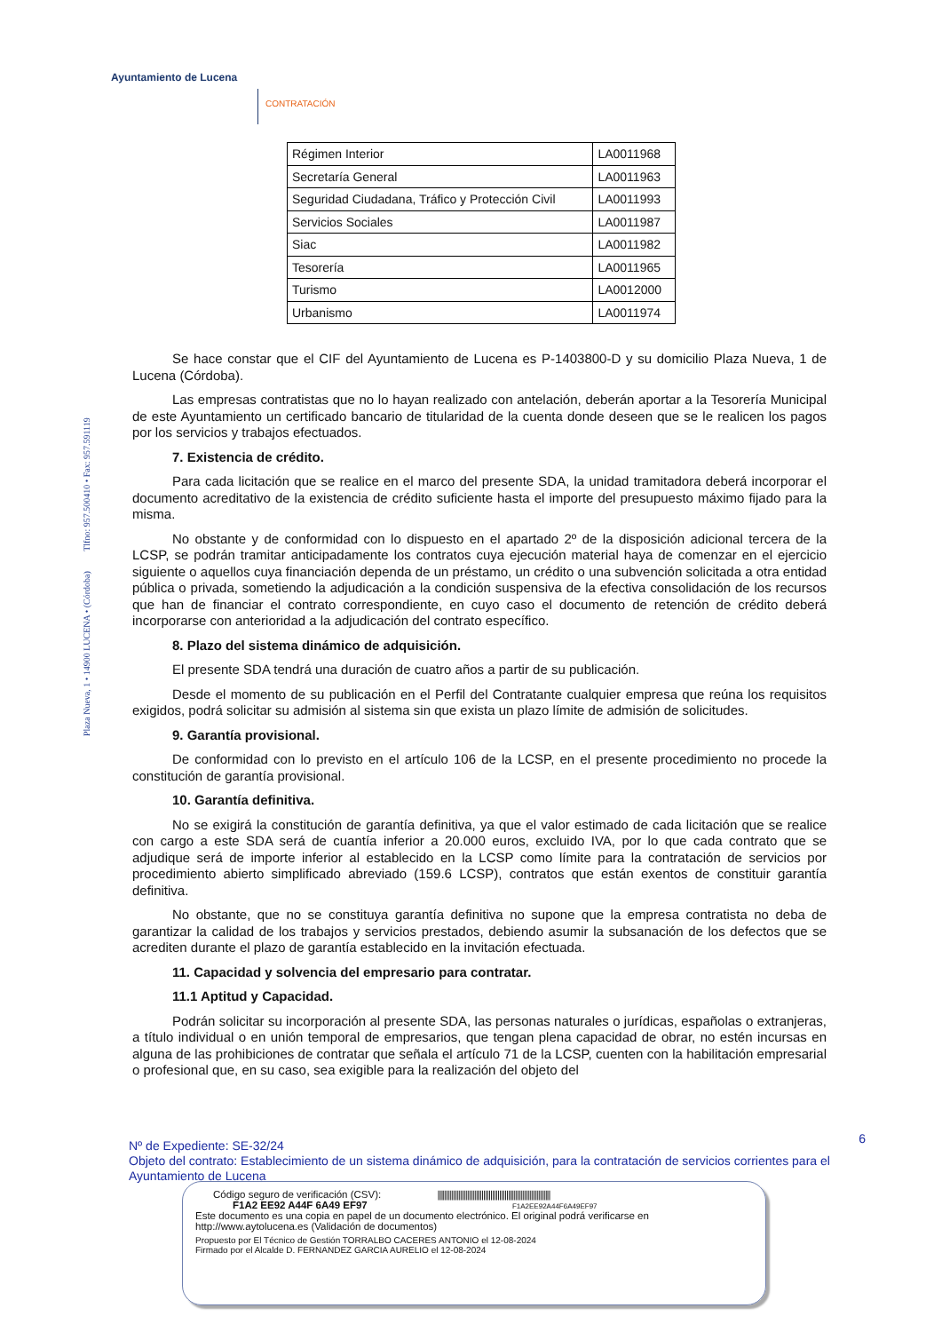Ayuntamiento de Lucena
CONTRATACIÓN
Plaza Nueva, 1 • 14900 LUCENA • (Córdoba) Tlfno: 957.500410 • Fax: 957.591119
| Régimen Interior | LA0011968 |
| Secretaría General | LA0011963 |
| Seguridad Ciudadana, Tráfico y Protección Civil | LA0011993 |
| Servicios Sociales | LA0011987 |
| Siac | LA0011982 |
| Tesorería | LA0011965 |
| Turismo | LA0012000 |
| Urbanismo | LA0011974 |
Se hace constar que el CIF del Ayuntamiento de Lucena es P-1403800-D y su domicilio Plaza Nueva, 1 de Lucena (Córdoba).
Las empresas contratistas que no lo hayan realizado con antelación, deberán aportar a la Tesorería Municipal de este Ayuntamiento un certificado bancario de titularidad de la cuenta donde deseen que se le realicen los pagos por los servicios y trabajos efectuados.
7. Existencia de crédito.
Para cada licitación que se realice en el marco del presente SDA, la unidad tramitadora deberá incorporar el documento acreditativo de la existencia de crédito suficiente hasta el importe del presupuesto máximo fijado para la misma.
No obstante y de conformidad con lo dispuesto en el apartado 2º de la disposición adicional tercera de la LCSP, se podrán tramitar anticipadamente los contratos cuya ejecución material haya de comenzar en el ejercicio siguiente o aquellos cuya financiación dependa de un préstamo, un crédito o una subvención solicitada a otra entidad pública o privada, sometiendo la adjudicación a la condición suspensiva de la efectiva consolidación de los recursos que han de financiar el contrato correspondiente, en cuyo caso el documento de retención de crédito deberá incorporarse con anterioridad a la adjudicación del contrato específico.
8. Plazo del sistema dinámico de adquisición.
El presente SDA tendrá una duración de cuatro años a partir de su publicación.
Desde el momento de su publicación en el Perfil del Contratante cualquier empresa que reúna los requisitos exigidos, podrá solicitar su admisión al sistema sin que exista un plazo límite de admisión de solicitudes.
9. Garantía provisional.
De conformidad con lo previsto en el artículo 106 de la LCSP, en el presente procedimiento no procede la constitución de garantía provisional.
10. Garantía definitiva.
No se exigirá la constitución de garantía definitiva, ya que el valor estimado de cada licitación que se realice con cargo a este SDA será de cuantía inferior a 20.000 euros, excluido IVA, por lo que cada contrato que se adjudique será de importe inferior al establecido en la LCSP como límite para la contratación de servicios por procedimiento abierto simplificado abreviado (159.6 LCSP), contratos que están exentos de constituir garantía definitiva.
No obstante, que no se constituya garantía definitiva no supone que la empresa contratista no deba de garantizar la calidad de los trabajos y servicios prestados, debiendo asumir la subsanación de los defectos que se acrediten durante el plazo de garantía establecido en la invitación efectuada.
11. Capacidad y solvencia del empresario para contratar.
11.1 Aptitud y Capacidad.
Podrán solicitar su incorporación al presente SDA, las personas naturales o jurídicas, españolas o extranjeras, a título individual o en unión temporal de empresarios, que tengan plena capacidad de obrar, no estén incursas en alguna de las prohibiciones de contratar que señala el artículo 71 de la LCSP, cuenten con la habilitación empresarial o profesional que, en su caso, sea exigible para la realización del objeto del
6 Nº de Expediente: SE-32/24
Objeto del contrato: Establecimiento de un sistema dinámico de adquisición, para la contratación de servicios corrientes para el Ayuntamiento de Lucena
Código seguro de verificación (CSV): ||||||||||||||||||||||||||||||||||||||||||||||||||||||||||||||||
F1A2 EE92 A44F 6A49 EF97 F1A2EE92A44F6A49EF97
Este documento es una copia en papel de un documento electrónico. El original podrá verificarse en
http://www.aytolucena.es (Validación de documentos)
Propuesto por El Técnico de Gestión TORRALBO CACERES ANTONIO el 12-08-2024
Firmado por el Alcalde D. FERNANDEZ GARCIA AURELIO el 12-08-2024